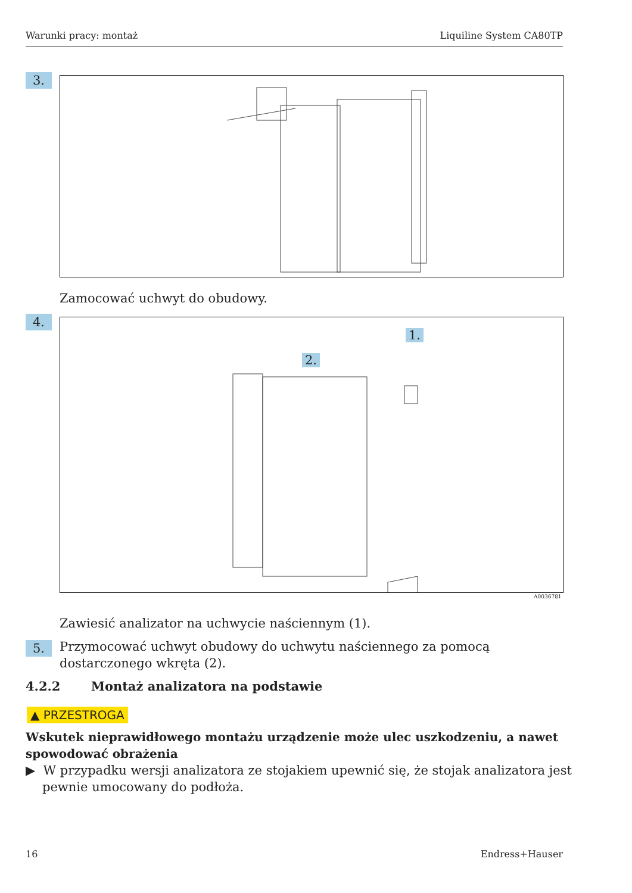Warunki pracy: montaż Liquiline System CA80TP
3.
Zamocować uchwyt do obudowy.
4. 1.
2.
A0036781
Zawiesić analizator na uchwycie naściennym (1).
5.
Przymocować uchwyt obudowy do uchwytu naściennego za pomocą dostarczonego wkręta (2).
4.2.2 Montaż analizatora na podstawie
▲ PRZESTROGA
Wskutek nieprawidłowego montażu urządzenie może ulec uszkodzeniu, a nawet spowodować obrażenia
▶ W przypadku wersji analizatora ze stojakiem upewnić się, że stojak analizatora jest pewnie umocowany do podłoża.
16 Endress+Hauser